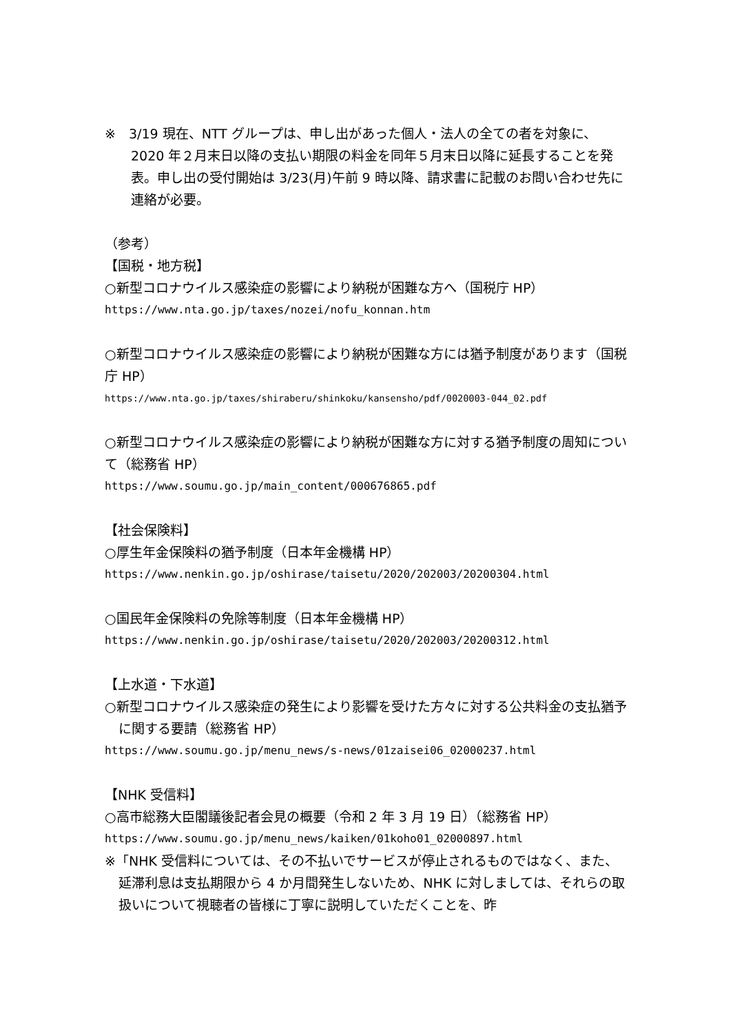※　3/19 現在、NTT グループは、申し出があった個人・法人の全ての者を対象に、2020 年２月末日以降の支払い期限の料金を同年５月末日以降に延長することを発表。申し出の受付開始は 3/23(月)午前 9 時以降、請求書に記載のお問い合わせ先に連絡が必要。
（参考）
【国税・地方税】
○新型コロナウイルス感染症の影響により納税が困難な方へ（国税庁 HP）
https://www.nta.go.jp/taxes/nozei/nofu_konnan.htm
○新型コロナウイルス感染症の影響により納税が困難な方には猶予制度があります（国税庁 HP）
https://www.nta.go.jp/taxes/shiraberu/shinkoku/kansensho/pdf/0020003-044_02.pdf
○新型コロナウイルス感染症の影響により納税が困難な方に対する猶予制度の周知について（総務省 HP）
https://www.soumu.go.jp/main_content/000676865.pdf
【社会保険料】
○厚生年金保険料の猶予制度（日本年金機構 HP）
https://www.nenkin.go.jp/oshirase/taisetu/2020/202003/20200304.html
○国民年金保険料の免除等制度（日本年金機構 HP）
https://www.nenkin.go.jp/oshirase/taisetu/2020/202003/20200312.html
【上水道・下水道】
○新型コロナウイルス感染症の発生により影響を受けた方々に対する公共料金の支払猶予に関する要請（総務省 HP）
https://www.soumu.go.jp/menu_news/s-news/01zaisei06_02000237.html
【NHK 受信料】
○高市総務大臣閣議後記者会見の概要（令和 2 年 3 月 19 日）（総務省 HP）
https://www.soumu.go.jp/menu_news/kaiken/01koho01_02000897.html
※「NHK 受信料については、その不払いでサービスが停止されるものではなく、また、延滞利息は支払期限から 4 か月間発生しないため、NHK に対しましては、それらの取扱いについて視聴者の皆様に丁寧に説明していただくことを、昨